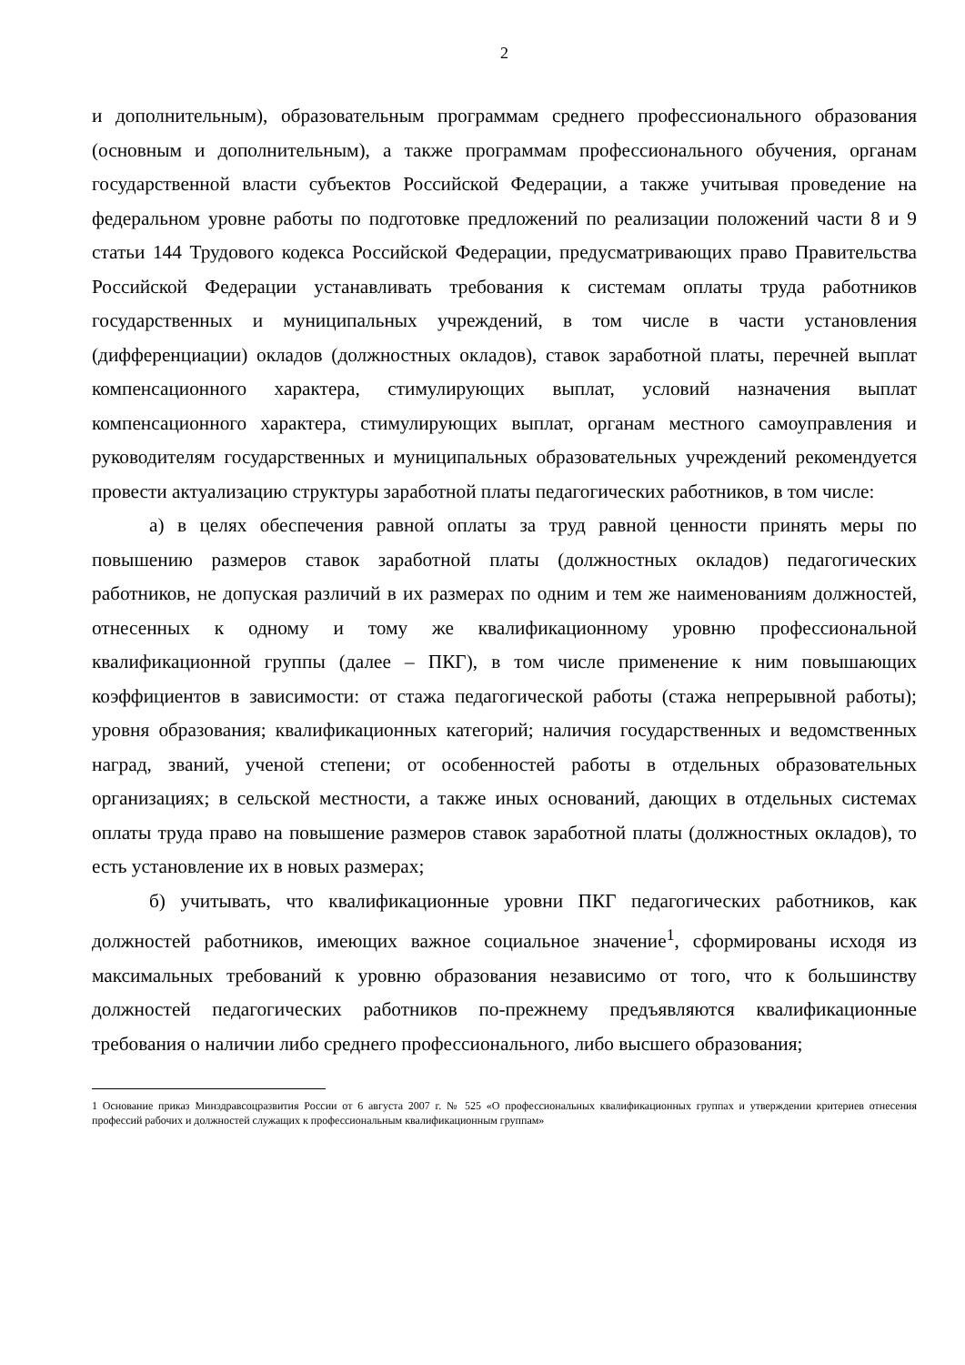2
и дополнительным), образовательным программам среднего профессионального образования (основным и дополнительным), а также программам профессионального обучения, органам государственной власти субъектов Российской Федерации, а также учитывая проведение на федеральном уровне работы по подготовке предложений по реализации положений части 8 и 9 статьи 144 Трудового кодекса Российской Федерации, предусматривающих право Правительства Российской Федерации устанавливать требования к системам оплаты труда работников государственных и муниципальных учреждений, в том числе в части установления (дифференциации) окладов (должностных окладов), ставок заработной платы, перечней выплат компенсационного характера, стимулирующих выплат, условий назначения выплат компенсационного характера, стимулирующих выплат, органам местного самоуправления и руководителям государственных и муниципальных образовательных учреждений рекомендуется провести актуализацию структуры заработной платы педагогических работников, в том числе:
а) в целях обеспечения равной оплаты за труд равной ценности принять меры по повышению размеров ставок заработной платы (должностных окладов) педагогических работников, не допуская различий в их размерах по одним и тем же наименованиям должностей, отнесенных к одному и тому же квалификационному уровню профессиональной квалификационной группы (далее – ПКГ), в том числе применение к ним повышающих коэффициентов в зависимости: от стажа педагогической работы (стажа непрерывной работы); уровня образования; квалификационных категорий; наличия государственных и ведомственных наград, званий, ученой степени; от особенностей работы в отдельных образовательных организациях; в сельской местности, а также иных оснований, дающих в отдельных системах оплаты труда право на повышение размеров ставок заработной платы (должностных окладов), то есть установление их в новых размерах;
б) учитывать, что квалификационные уровни ПКГ педагогических работников, как должностей работников, имеющих важное социальное значение<sup>1</sup>, сформированы исходя из максимальных требований к уровню образования независимо от того, что к большинству должностей педагогических работников по-прежнему предъявляются квалификационные требования о наличии либо среднего профессионального, либо высшего образования;
1 Основание приказ Минздравсоцразвития России от 6 августа 2007 г. № 525 «О профессиональных квалификационных группах и утверждении критериев отнесения профессий рабочих и должностей служащих к профессиональным квалификационным группам»